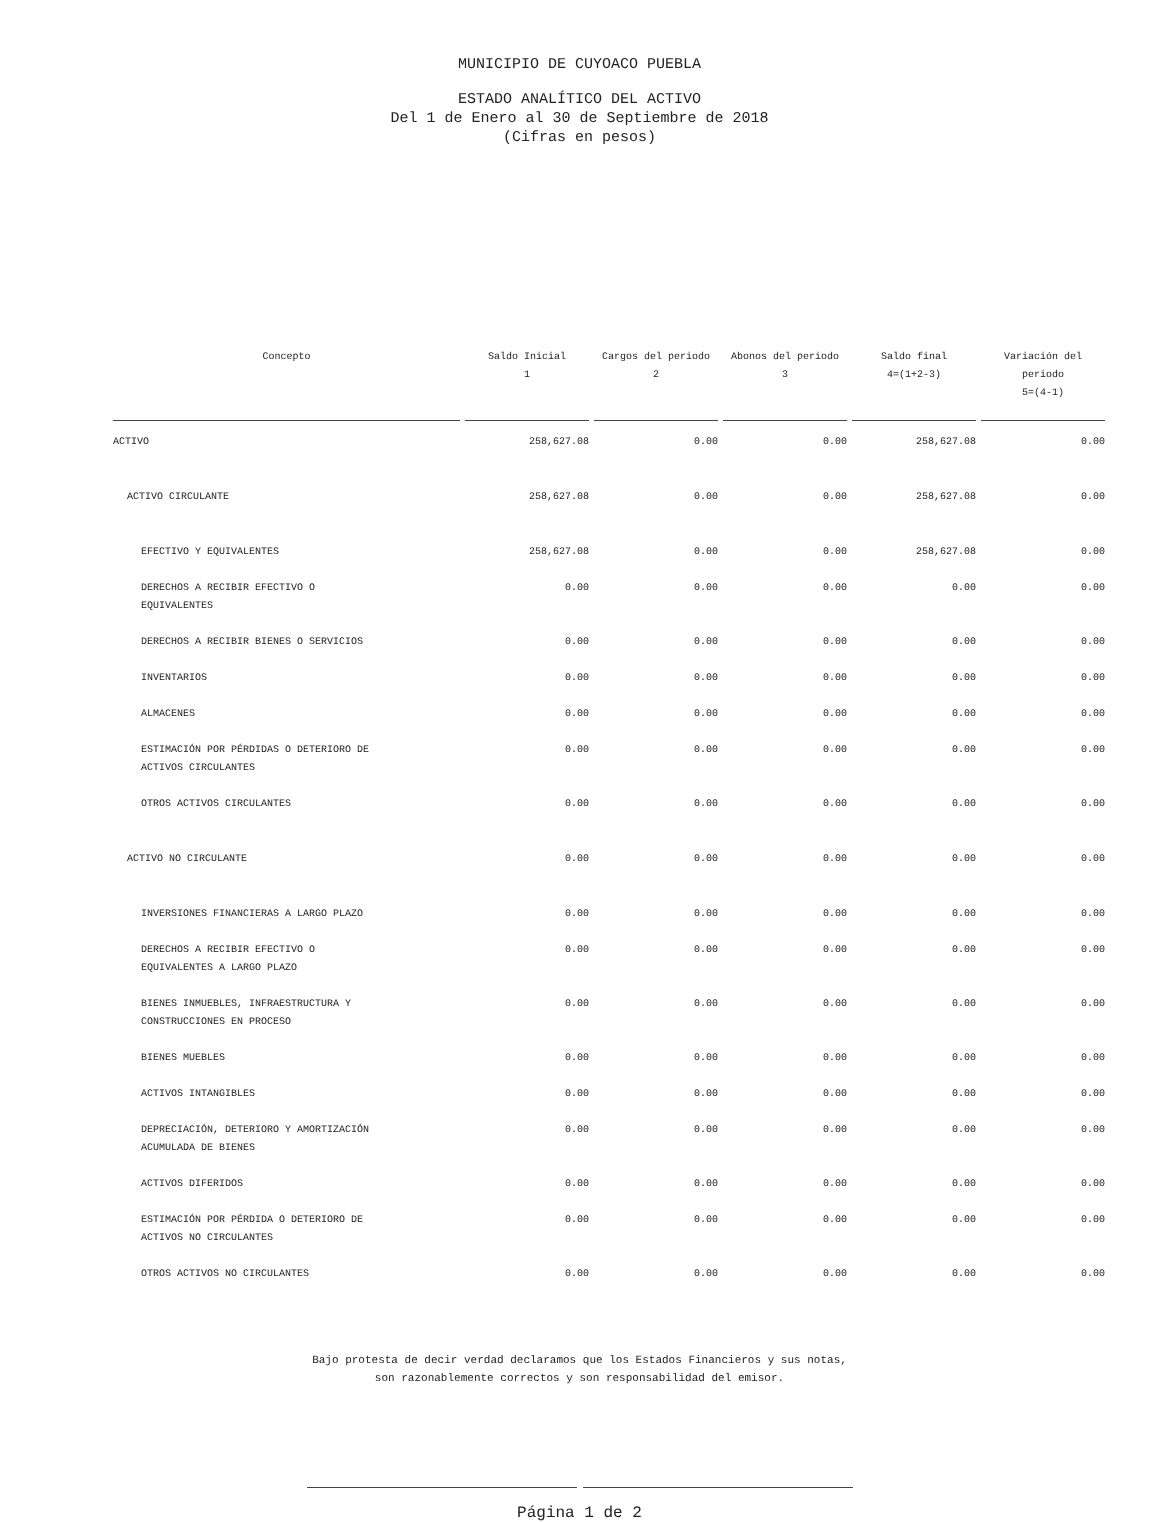MUNICIPIO DE CUYOACO PUEBLA
ESTADO ANALÍTICO DEL ACTIVO
Del 1 de Enero al 30 de Septiembre de 2018
(Cifras en pesos)
| Concepto | Saldo Inicial 1 | Cargos del periodo 2 | Abonos del periodo 3 | Saldo final 4=(1+2-3) | Variación del periodo 5=(4-1) |
| --- | --- | --- | --- | --- | --- |
| ACTIVO | 258,627.08 | 0.00 | 0.00 | 258,627.08 | 0.00 |
| ACTIVO CIRCULANTE | 258,627.08 | 0.00 | 0.00 | 258,627.08 | 0.00 |
| EFECTIVO Y EQUIVALENTES | 258,627.08 | 0.00 | 0.00 | 258,627.08 | 0.00 |
| DERECHOS A RECIBIR EFECTIVO O EQUIVALENTES | 0.00 | 0.00 | 0.00 | 0.00 | 0.00 |
| DERECHOS A RECIBIR BIENES O SERVICIOS | 0.00 | 0.00 | 0.00 | 0.00 | 0.00 |
| INVENTARIOS | 0.00 | 0.00 | 0.00 | 0.00 | 0.00 |
| ALMACENES | 0.00 | 0.00 | 0.00 | 0.00 | 0.00 |
| ESTIMACIÓN POR PÉRDIDAS O DETERIORO DE ACTIVOS CIRCULANTES | 0.00 | 0.00 | 0.00 | 0.00 | 0.00 |
| OTROS ACTIVOS CIRCULANTES | 0.00 | 0.00 | 0.00 | 0.00 | 0.00 |
| ACTIVO NO CIRCULANTE | 0.00 | 0.00 | 0.00 | 0.00 | 0.00 |
| INVERSIONES FINANCIERAS A LARGO PLAZO | 0.00 | 0.00 | 0.00 | 0.00 | 0.00 |
| DERECHOS A RECIBIR EFECTIVO O EQUIVALENTES A LARGO PLAZO | 0.00 | 0.00 | 0.00 | 0.00 | 0.00 |
| BIENES INMUEBLES, INFRAESTRUCTURA Y CONSTRUCCIONES EN PROCESO | 0.00 | 0.00 | 0.00 | 0.00 | 0.00 |
| BIENES MUEBLES | 0.00 | 0.00 | 0.00 | 0.00 | 0.00 |
| ACTIVOS INTANGIBLES | 0.00 | 0.00 | 0.00 | 0.00 | 0.00 |
| DEPRECIACIÓN, DETERIORO Y AMORTIZACIÓN ACUMULADA DE BIENES | 0.00 | 0.00 | 0.00 | 0.00 | 0.00 |
| ACTIVOS DIFERIDOS | 0.00 | 0.00 | 0.00 | 0.00 | 0.00 |
| ESTIMACIÓN POR PÉRDIDA O DETERIORO DE ACTIVOS NO CIRCULANTES | 0.00 | 0.00 | 0.00 | 0.00 | 0.00 |
| OTROS ACTIVOS NO CIRCULANTES | 0.00 | 0.00 | 0.00 | 0.00 | 0.00 |
Bajo protesta de decir verdad declaramos que los Estados Financieros y sus notas,
son razonablemente correctos y son responsabilidad del emisor.
Página 1 de 2